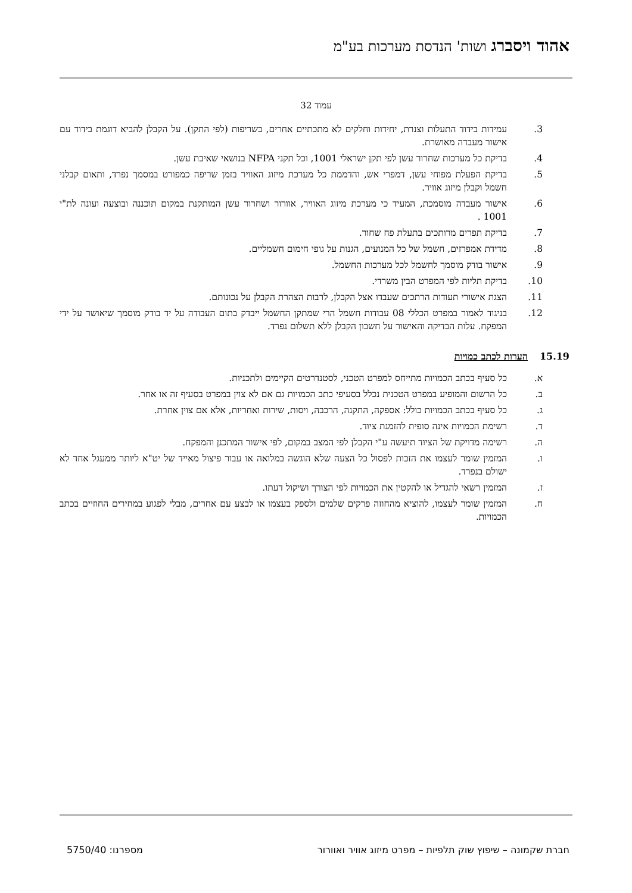אהוד ויסברג ושות' הנדסת מערכות בע"מ
עמוד 32
3. עמידות בידוד התעלות וצנרת, יחידות וחלקים לא מתכתיים אחרים, בשריפות (לפי התקן). על הקבלן להביא דוגמת בידוד עם אישור מעבדה מאושרת.
4. בדיקת כל מערכות שחרור עשן לפי תקן ישראלי 1001, וכל תקני NFPA בנושאי שאיבת עשן.
5. בדיקת הפעלת מפוחי עשן, דמפרי אש, והדממת כל מערכת מיזוג האוויר בזמן שריפה כמפורט במסמך נפרד, ותאום קבלני חשמל וקבלן מיזוג אוויר.
6. אישור מעבדה מוסמכת, המעיד כי מערכת מיזוג האוויר, אוורור ושחרור עשן המותקנת במקום תוכננה ובוצעה ועונה לת"י 1001 .
7. בדיקת תפרים מרותכים בתעלת פח שחור.
8. מדידת אמפרזים, חשמל של כל המנועים, הגנות על גופי חימום חשמליים.
9. אישור בודק מוסמך לחשמל לכל מערכות החשמל.
10. בדיקת תליות לפי המפרט הבין משרדי.
11. הצגת אישורי תעודות הרתכים שעבדו אצל הקבלן, לרבות הצהרת הקבלן על נכונותם.
12. בניגוד לאמור במפרט הכללי 08 עבודות חשמל הרי שמתקן החשמל ייבדק בתום העבודה על יד בודק מוסמך שיאושר על ידי המפקח. עלות הבדיקה והאישור על חשבון הקבלן ללא תשלום נפרד.
15.19 הערות לכתב כמויות
א. כל סעיף בכתב הכמויות מתייחס למפרט הטכני, לסטנדרטים הקיימים ולתכניות.
ב. כל הרשום והמופיע במפרט הטכנית נכלל בסעיפי כתב הכמויות גם אם לא צוין במפרט בסעיף זה או אחר.
ג. כל סעיף בכתב הכמויות כולל: אספקה, התקנה, הרכבה, ויסות, שירות ואחריות, אלא אם צוין אחרת.
ד. רשימת הכמויות אינה סופית להזמנת ציוד.
ה. רשימה מדויקת של הציוד תיעשה ע"י הקבלן לפי המצב במקום, לפי אישור המתכנן והמפקח.
ו. המזמין שומר לעצמו את הזכות לפסול כל הצעה שלא הוגשה במלואה או עבור פיצול מאייד של יט"א ליותר ממעגל אחד לא ישולם בנפרד.
ז. המזמין רשאי להגדיל או להקטין את הכמויות לפי הצורך ושיקול דעתו.
ח. המזמין שומר לעצמו, להוציא מהחוזה פרקים שלמים ולספק בעצמו או לבצע עם אחרים, מבלי לפגוע במחירים החוזיים בכתב הכמויות.
חברת שקמונה – שיפוץ שוק תלפיות – מפרט מיזוג אוויר ואוורור מספרנו: 5750/40